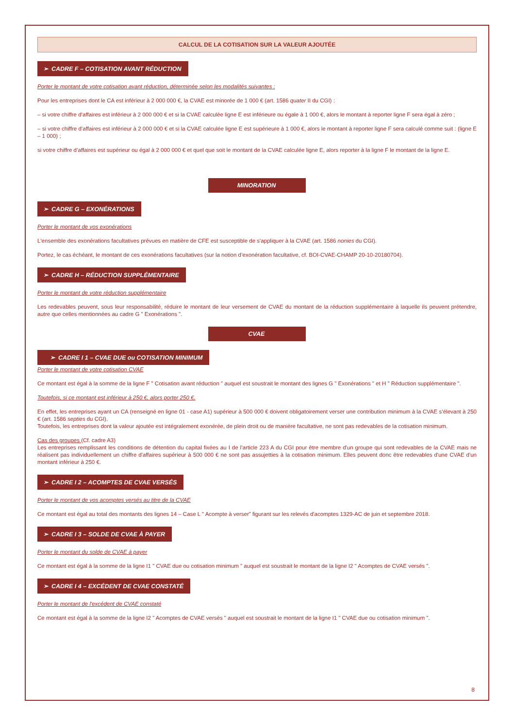CALCUL DE LA COTISATION SUR LA VALEUR AJOUTÉE
➢ CADRE F – COTISATION AVANT RÉDUCTION
Porter le montant de votre cotisation avant réduction, déterminée selon les modalités suivantes :
Pour les entreprises dont le CA est inférieur à 2 000 000 €, la CVAE est minorée de 1 000 € (art. 1586 quater II du CGI) :
– si votre chiffre d’affaires est inférieur à 2 000 000 € et si la CVAE calculée ligne E est inférieure ou égale à 1 000 €, alors le montant à reporter ligne F sera égal à zéro ;
– si votre chiffre d’affaires est inférieur à 2 000 000 € et si la CVAE calculée ligne E est supérieure à 1 000 €, alors le montant à reporter ligne F sera calculé comme suit : (ligne E – 1 000) ;
si votre chiffre d’affaires est supérieur ou égal à 2 000 000 € et quel que soit le montant de la CVAE calculée ligne E, alors reporter à la ligne F le montant de la ligne E.
MINORATION
➢ CADRE G – EXONÉRATIONS
Porter le montant de vos exonérations
L'ensemble des exonérations facultatives prévues en matière de CFE est susceptible de s'appliquer à la CVAE (art. 1586 nonies du CGI).
Portez, le cas échéant, le montant de ces exonérations facultatives (sur la notion d’exonération facultative, cf. BOI-CVAE-CHAMP 20-10-20180704).
➢ CADRE H – RÉDUCTION SUPPLÉMENTAIRE
Porter le montant de votre réduction supplémentaire
Les redevables peuvent, sous leur responsabilité, réduire le montant de leur versement de CVAE du montant de la réduction supplémentaire à laquelle ils peuvent prétendre, autre que celles mentionnées au cadre G " Exonérations ".
CVAE
➢ CADRE I 1 – CVAE DUE ou COTISATION MINIMUM
Porter le montant de votre cotisation CVAE
Ce montant est égal à la somme de la ligne F " Cotisation avant réduction " auquel est soustrait le montant des lignes G " Exonérations " et H " Réduction supplémentaire ".
Toutefois, si ce montant est inférieur à 250 €, alors porter 250 €.
En effet, les entreprises ayant un CA (renseigné en ligne 01 - case A1) supérieur à 500 000 € doivent obligatoirement verser une contribution minimum à la CVAE s’élevant à 250 € (art. 1586 septies du CGI).
Toutefois, les entreprises dont la valeur ajoutée est intégralement exonérée, de plein droit ou de manière facultative, ne sont pas redevables de la cotisation minimum.
Cas des groupes (Cf. cadre A3)
Les entreprises remplissant les conditions de détention du capital fixées au I de l’article 223 A du CGI pour être membre d'un groupe qui sont redevables de la CVAE mais ne réalisent pas individuellement un chiffre d'affaires supérieur à 500 000 € ne sont pas assujetties à la cotisation minimum. Elles peuvent donc être redevables d'une CVAE d'un montant inférieur à 250 €.
➢ CADRE I 2 – ACOMPTES DE CVAE VERSÉS
Porter le montant de vos acomptes versés au titre de la CVAE
Ce montant est égal au total des montants des lignes 14 – Case L " Acompte à verser" figurant sur les relevés d'acomptes 1329-AC de juin et septembre 2018.
➢ CADRE I 3 – SOLDE DE CVAE À PAYER
Porter le montant du solde de CVAE à payer
Ce montant est égal à la somme de la ligne I1 " CVAE due ou cotisation minimum " auquel est soustrait le montant de la ligne I2 " Acomptes de CVAE versés ".
➢ CADRE I 4 – EXCÉDENT DE CVAE CONSTATÉ
Porter le montant de l'excédent de CVAE constaté
Ce montant est égal à la somme de la ligne I2 " Acomptes de CVAE versés " auquel est soustrait le montant de la ligne I1 " CVAE due ou cotisation minimum ".
8